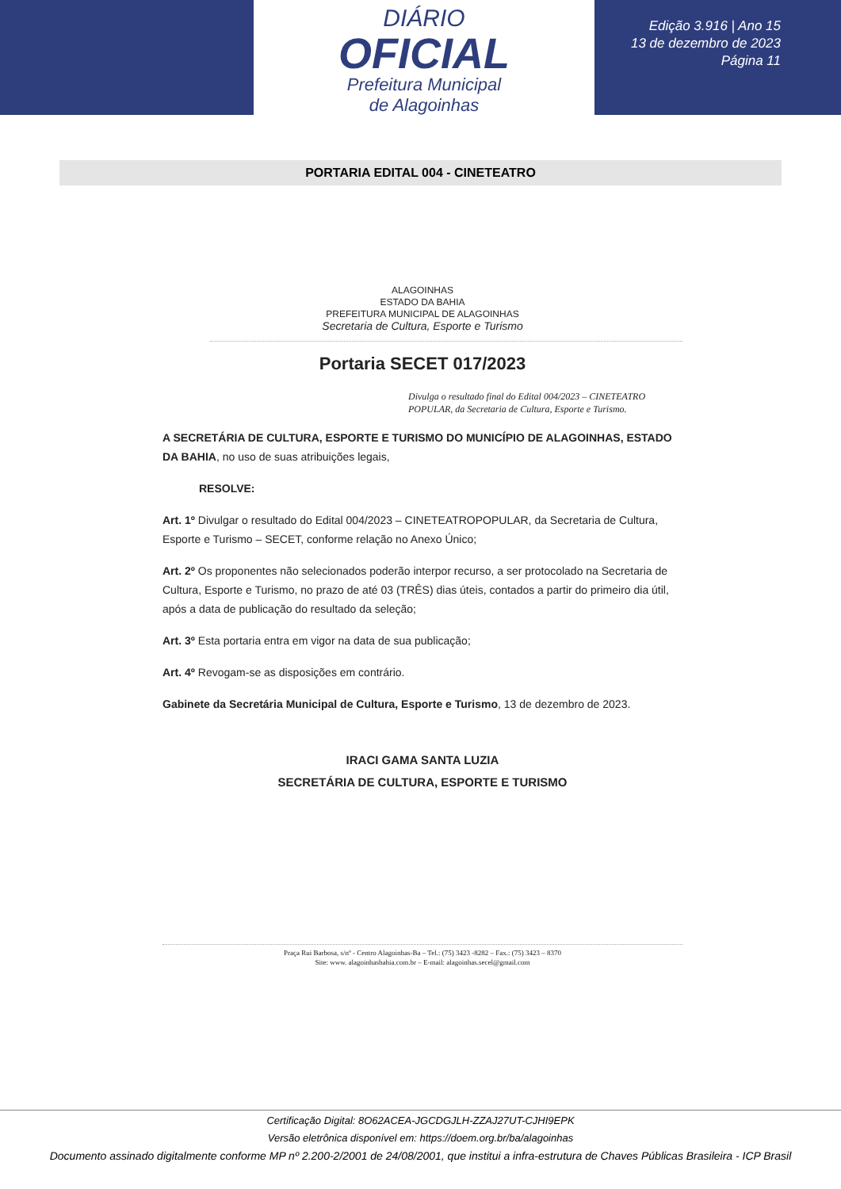DIÁRIO
OFICIAL
Prefeitura Municipal
de Alagoinhas
Edição 3.916 | Ano 15
13 de dezembro de 2023
Página 11
PORTARIA EDITAL 004 - CINETEATRO
ALAGOINHAS
ESTADO DA BAHIA
PREFEITURA MUNICIPAL DE ALAGOINHAS
Secretaria de Cultura, Esporte e Turismo
Portaria SECET 017/2023
Divulga o resultado final do Edital 004/2023 – CINETEATRO POPULAR, da Secretaria de Cultura, Esporte e Turismo.
A SECRETÁRIA DE CULTURA, ESPORTE E TURISMO DO MUNICÍPIO DE ALAGOINHAS, ESTADO DA BAHIA, no uso de suas atribuições legais,
RESOLVE:
Art. 1º Divulgar o resultado do Edital 004/2023 – CINETEATROPOPULAR, da Secretaria de Cultura, Esporte e Turismo – SECET, conforme relação no Anexo Único;
Art. 2º Os proponentes não selecionados poderão interpor recurso, a ser protocolado na Secretaria de Cultura, Esporte e Turismo, no prazo de até 03 (TRÊS) dias úteis, contados a partir do primeiro dia útil, após a data de publicação do resultado da seleção;
Art. 3º Esta portaria entra em vigor na data de sua publicação;
Art. 4º Revogam-se as disposições em contrário.
Gabinete da Secretária Municipal de Cultura, Esporte e Turismo, 13 de dezembro de 2023.
IRACI GAMA SANTA LUZIA
SECRETÁRIA DE CULTURA, ESPORTE E TURISMO
Praça Rui Barbosa, s/nº - Centro Alagoinhas-Ba – Tel.: (75) 3423 -8282 – Fax.: (75) 3423 – 8370
Site: www. alagoinhasbahia.com.br – E-mail: alagoinhas.secel@gmail.com
Certificação Digital: 8O62ACEA-JGCDGJLH-ZZAJ27UT-CJHI9EPK
Versão eletrônica disponível em: https://doem.org.br/ba/alagoinhas
Documento assinado digitalmente conforme MP nº 2.200-2/2001 de 24/08/2001, que institui a infra-estrutura de Chaves Públicas Brasileira - ICP Brasil